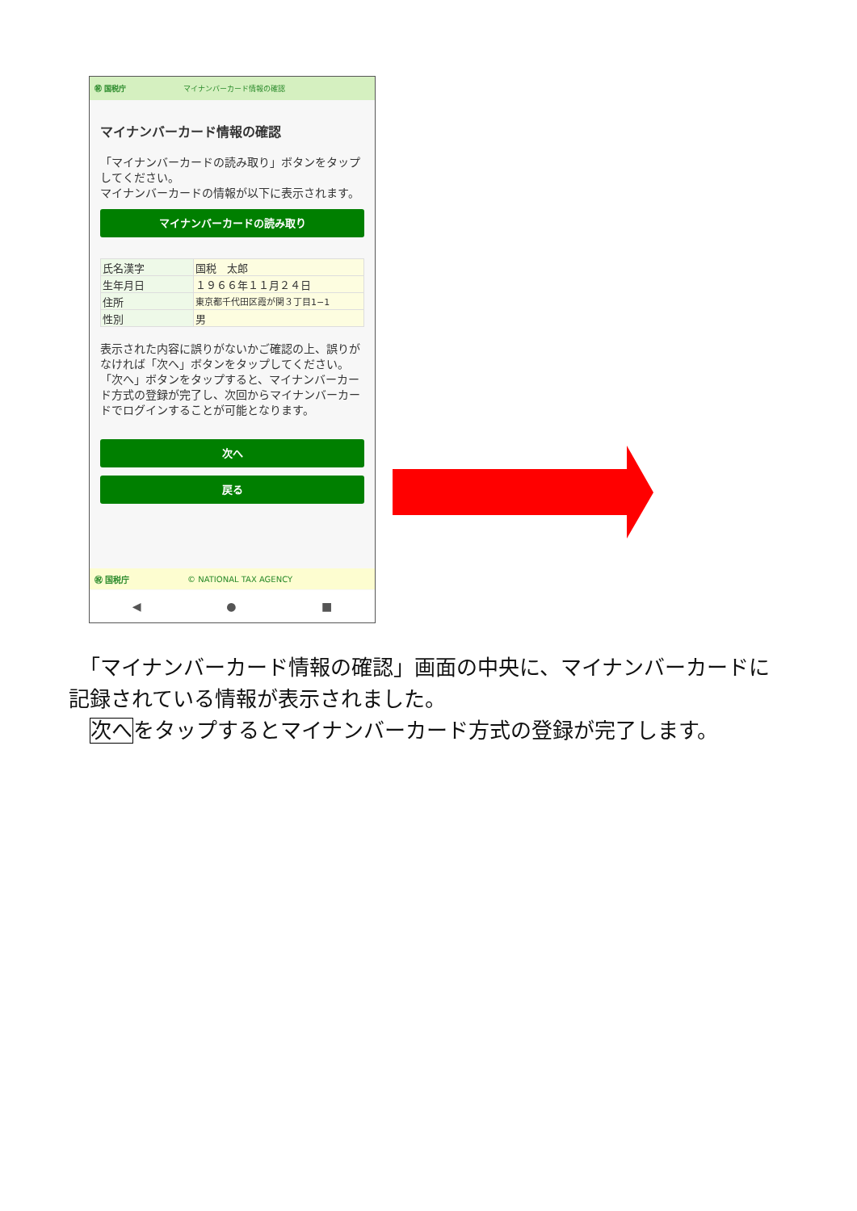㊗ 国税庁 マイナンバーカード情報の確認
マイナンバーカード情報の確認
「マイナンバーカードの読み取り」ボタンをタップしてください。
マイナンバーカードの情報が以下に表示されます。
マイナンバーカードの読み取り
| 氏名漢字 | 国税 太郎 |
| 生年月日 | １９６６年１１月２４日 |
| 住所 | 東京都千代田区霞が関３丁目1−1 |
| 性別 | 男 |
表示された内容に誤りがないかご確認の上、誤りがなければ「次へ」ボタンをタップしてください。
「次へ」ボタンをタップすると、マイナンバーカード方式の登録が完了し、次回からマイナンバーカードでログインすることが可能となります。
次へ
戻る
㊗ 国税庁 © NATIONAL TAX AGENCY
◀ ● ■
　「マイナンバーカード情報の確認」画面の中央に、マイナンバーカードに記録されている情報が表示されました。
　次へをタップするとマイナンバーカード方式の登録が完了します。